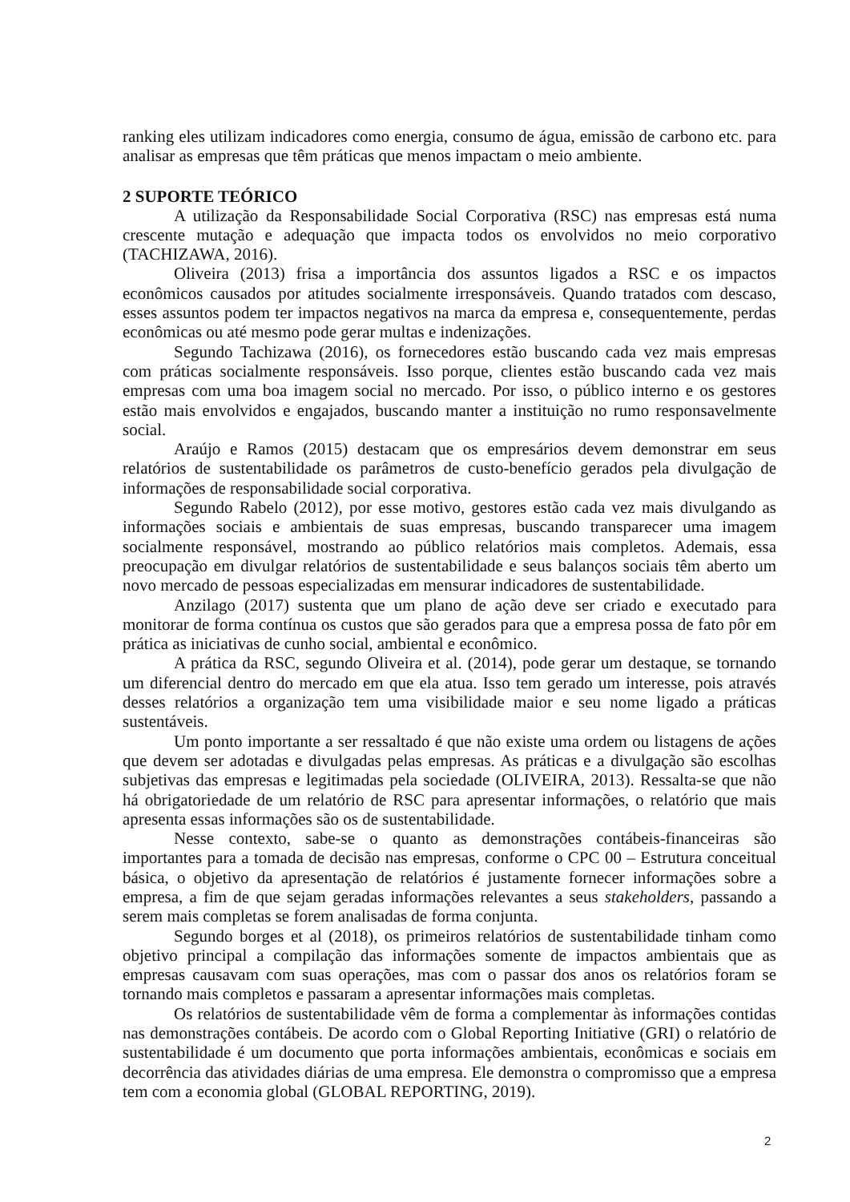ranking eles utilizam indicadores como energia, consumo de água, emissão de carbono etc. para analisar as empresas que têm práticas que menos impactam o meio ambiente.
2 SUPORTE TEÓRICO
A utilização da Responsabilidade Social Corporativa (RSC) nas empresas está numa crescente mutação e adequação que impacta todos os envolvidos no meio corporativo (TACHIZAWA, 2016).
Oliveira (2013) frisa a importância dos assuntos ligados a RSC e os impactos econômicos causados por atitudes socialmente irresponsáveis. Quando tratados com descaso, esses assuntos podem ter impactos negativos na marca da empresa e, consequentemente, perdas econômicas ou até mesmo pode gerar multas e indenizações.
Segundo Tachizawa (2016), os fornecedores estão buscando cada vez mais empresas com práticas socialmente responsáveis. Isso porque, clientes estão buscando cada vez mais empresas com uma boa imagem social no mercado. Por isso, o público interno e os gestores estão mais envolvidos e engajados, buscando manter a instituição no rumo responsavelmente social.
Araújo e Ramos (2015) destacam que os empresários devem demonstrar em seus relatórios de sustentabilidade os parâmetros de custo-benefício gerados pela divulgação de informações de responsabilidade social corporativa.
Segundo Rabelo (2012), por esse motivo, gestores estão cada vez mais divulgando as informações sociais e ambientais de suas empresas, buscando transparecer uma imagem socialmente responsável, mostrando ao público relatórios mais completos. Ademais, essa preocupação em divulgar relatórios de sustentabilidade e seus balanços sociais têm aberto um novo mercado de pessoas especializadas em mensurar indicadores de sustentabilidade.
Anzilago (2017) sustenta que um plano de ação deve ser criado e executado para monitorar de forma contínua os custos que são gerados para que a empresa possa de fato pôr em prática as iniciativas de cunho social, ambiental e econômico.
A prática da RSC, segundo Oliveira et al. (2014), pode gerar um destaque, se tornando um diferencial dentro do mercado em que ela atua. Isso tem gerado um interesse, pois através desses relatórios a organização tem uma visibilidade maior e seu nome ligado a práticas sustentáveis.
Um ponto importante a ser ressaltado é que não existe uma ordem ou listagens de ações que devem ser adotadas e divulgadas pelas empresas. As práticas e a divulgação são escolhas subjetivas das empresas e legitimadas pela sociedade (OLIVEIRA, 2013). Ressalta-se que não há obrigatoriedade de um relatório de RSC para apresentar informações, o relatório que mais apresenta essas informações são os de sustentabilidade.
Nesse contexto, sabe-se o quanto as demonstrações contábeis-financeiras são importantes para a tomada de decisão nas empresas, conforme o CPC 00 – Estrutura conceitual básica, o objetivo da apresentação de relatórios é justamente fornecer informações sobre a empresa, a fim de que sejam geradas informações relevantes a seus stakeholders, passando a serem mais completas se forem analisadas de forma conjunta.
Segundo borges et al (2018), os primeiros relatórios de sustentabilidade tinham como objetivo principal a compilação das informações somente de impactos ambientais que as empresas causavam com suas operações, mas com o passar dos anos os relatórios foram se tornando mais completos e passaram a apresentar informações mais completas.
Os relatórios de sustentabilidade vêm de forma a complementar às informações contidas nas demonstrações contábeis. De acordo com o Global Reporting Initiative (GRI) o relatório de sustentabilidade é um documento que porta informações ambientais, econômicas e sociais em decorrência das atividades diárias de uma empresa. Ele demonstra o compromisso que a empresa tem com a economia global (GLOBAL REPORTING, 2019).
2